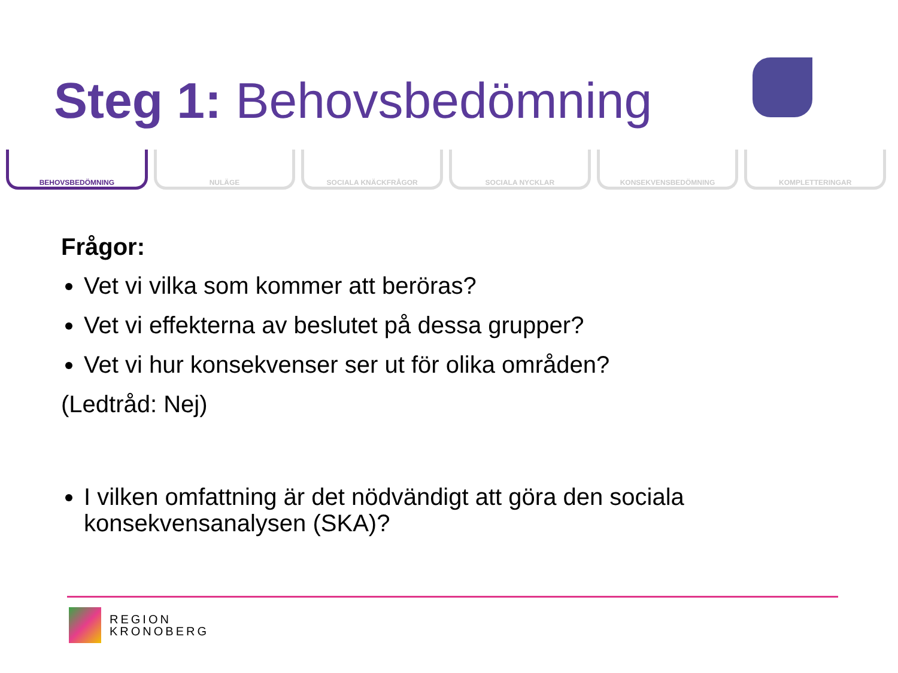Steg 1: Behovsbedömning
BEHOVSBEDÖMNING NULÄGE SOCIALA KNÄCKFRÅGOR SOCIALA NYCKLAR KONSEKVENSBEDÖMNING KOMPLETTERINGAR
Frågor:
Vet vi vilka som kommer att beröras?
Vet vi effekterna av beslutet på dessa grupper?
Vet vi hur konsekvenser ser ut för olika områden?
(Ledtråd: Nej)
I vilken omfattning är det nödvändigt att göra den sociala konsekvensanalysen (SKA)?
REGION
KRONOBERG